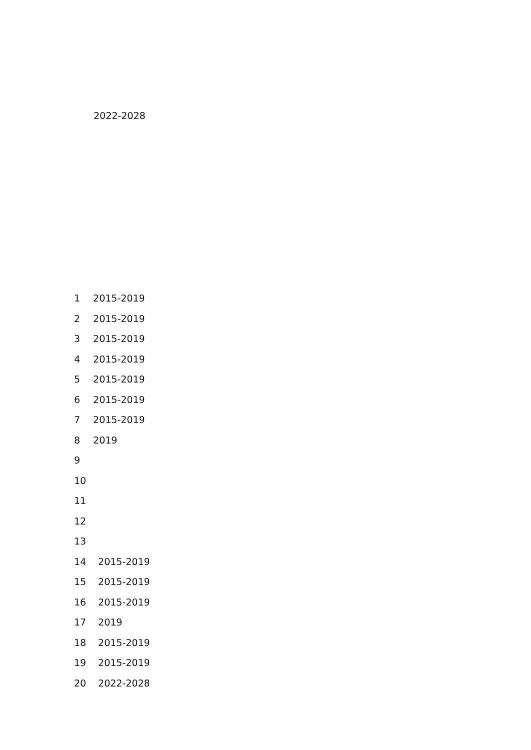2022-2028
1 2015-2019
2 2015-2019
3 2015-2019
4 2015-2019
5 2015-2019
6 2015-2019
7 2015-2019
8 2019
9
10
11
12
13
14 2015-2019
15 2015-2019
16 2015-2019
17 2019
18 2015-2019
19 2015-2019
20 2022-2028